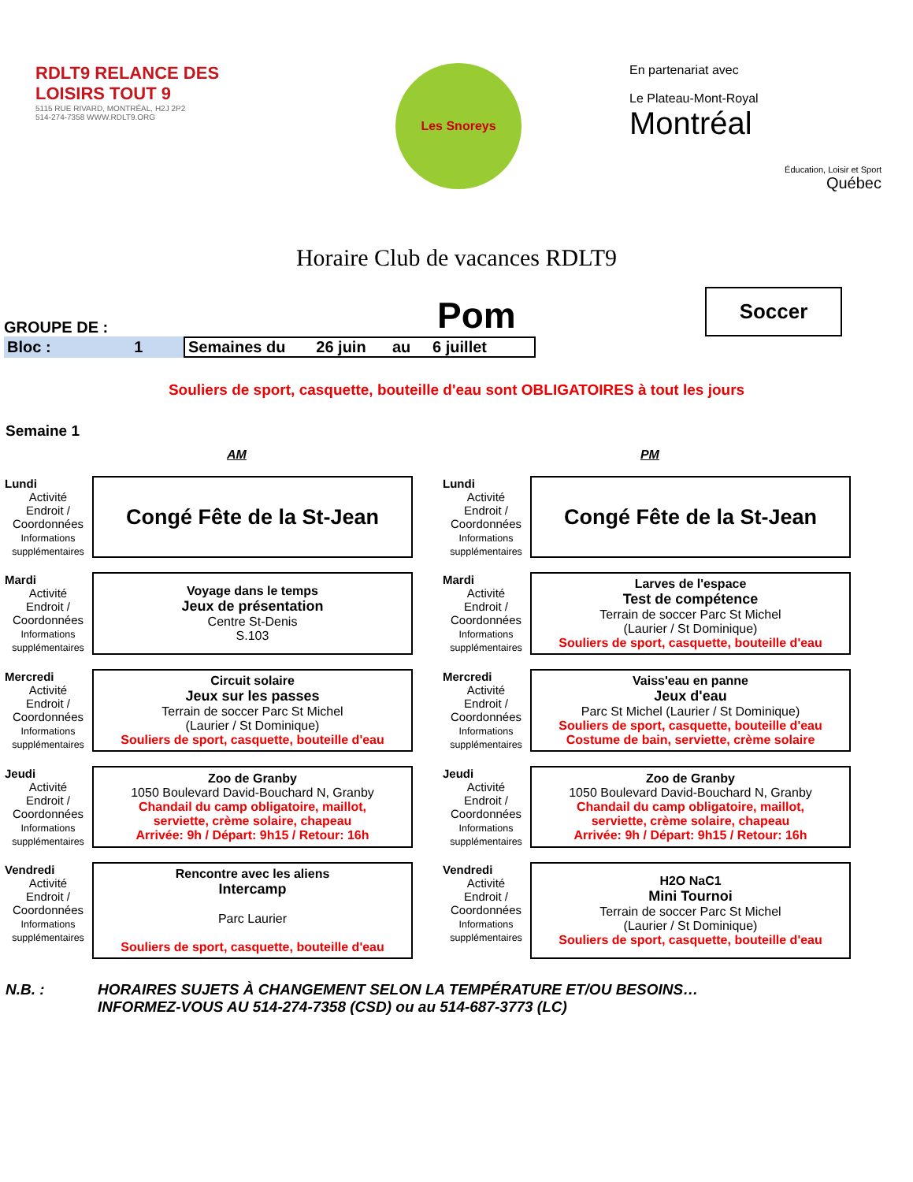RDLT9 RELANCE DES LOISIRS TOUT 9
5115 RUE RIVARD, MONTRÉAL, H2J 2P2
514-274-7358 WWW.RDLT9.ORG
Les Snoreys
En partenariat avec
Le Plateau-Mont-Royal
Montréal
Éducation, Loisir et Sport
Québec
Horaire Club de vacances RDLT9
GROUPE DE : Pom
Soccer
Bloc : 1 Semaines du 26 juin au 6 juillet
Souliers de sport, casquette, bouteille d'eau sont OBLIGATOIRES à tout les jours
Semaine 1
AM PM
| Lundi Activité Endroit / Coordonnées Informations supplémentaires | Congé Fête de la St-Jean | | Lundi Activité Endroit / Coordonnées Informations supplémentaires | Congé Fête de la St-Jean |
| Mardi Activité Endroit / Coordonnées Informations supplémentaires | Voyage dans le temps Jeux de présentation Centre St-Denis S.103 | | Mardi Activité Endroit / Coordonnées Informations supplémentaires | Larves de l'espace Test de compétence Terrain de soccer Parc St Michel (Laurier / St Dominique) Souliers de sport, casquette, bouteille d'eau |
| Mercredi Activité Endroit / Coordonnées Informations supplémentaires | Circuit solaire Jeux sur les passes Terrain de soccer Parc St Michel (Laurier / St Dominique) Souliers de sport, casquette, bouteille d'eau | | Mercredi Activité Endroit / Coordonnées Informations supplémentaires | Vaiss'eau en panne Jeux d'eau Parc St Michel (Laurier / St Dominique) Souliers de sport, casquette, bouteille d'eau Costume de bain, serviette, crème solaire |
| Jeudi Activité Endroit / Coordonnées Informations supplémentaires | Zoo de Granby 1050 Boulevard David-Bouchard N, Granby Chandail du camp obligatoire, maillot, serviette, crème solaire, chapeau Arrivée: 9h / Départ: 9h15 / Retour: 16h | | Jeudi Activité Endroit / Coordonnées Informations supplémentaires | Zoo de Granby 1050 Boulevard David-Bouchard N, Granby Chandail du camp obligatoire, maillot, serviette, crème solaire, chapeau Arrivée: 9h / Départ: 9h15 / Retour: 16h |
| Vendredi Activité Endroit / Coordonnées Informations supplémentaires | Rencontre avec les aliens Intercamp Parc Laurier Souliers de sport, casquette, bouteille d'eau | | Vendredi Activité Endroit / Coordonnées Informations supplémentaires | H2O NaC1 Mini Tournoi Terrain de soccer Parc St Michel (Laurier / St Dominique) Souliers de sport, casquette, bouteille d'eau |
N.B. : HORAIRES SUJETS À CHANGEMENT SELON LA TEMPÉRATURE ET/OU BESOINS…
INFORMEZ-VOUS AU 514-274-7358 (CSD) ou au 514-687-3773 (LC)